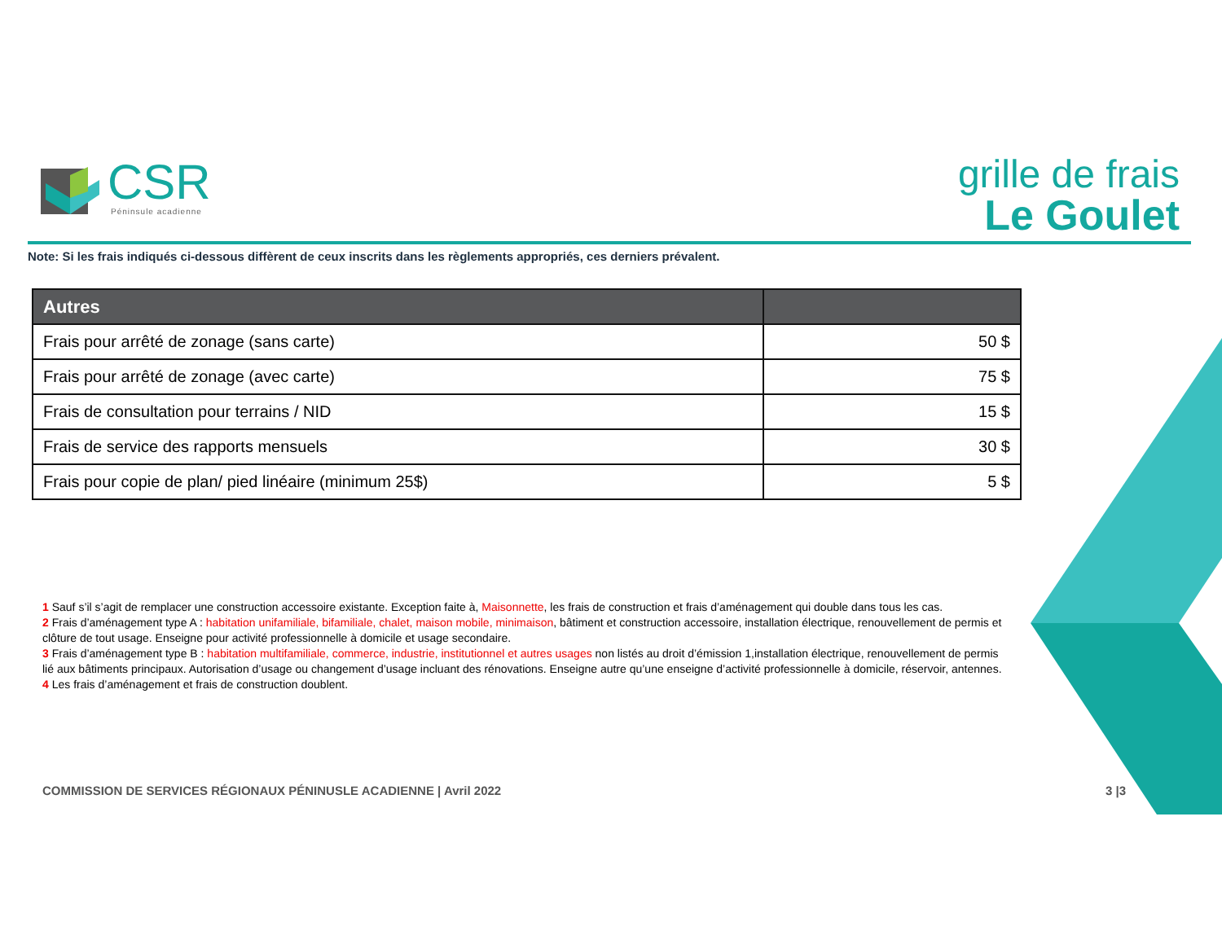CSR
Péninsule acadienne
grille de frais
Le Goulet
Note: Si les frais indiqués ci-dessous diffèrent de ceux inscrits dans les règlements appropriés, ces derniers prévalent.
| Autres | |
| --- | --- |
| Frais pour arrêté de zonage (sans carte) | 50 $ |
| Frais pour arrêté de zonage (avec carte) | 75 $ |
| Frais de consultation pour terrains / NID | 15 $ |
| Frais de service des rapports mensuels | 30 $ |
| Frais pour copie de plan/ pied linéaire (minimum 25$) | 5 $ |
1 Sauf s’il s’agit de remplacer une construction accessoire existante. Exception faite à, Maisonnette, les frais de construction et frais d’aménagement qui double dans tous les cas.
2 Frais d’aménagement type A : habitation unifamiliale, bifamiliale, chalet, maison mobile, minimaison, bâtiment et construction accessoire, installation électrique, renouvellement de permis et clôture de tout usage. Enseigne pour activité professionnelle à domicile et usage secondaire.
3 Frais d’aménagement type B : habitation multifamiliale, commerce, industrie, institutionnel et autres usages non listés au droit d’émission 1,installation électrique, renouvellement de permis lié aux bâtiments principaux. Autorisation d’usage ou changement d’usage incluant des rénovations. Enseigne autre qu’une enseigne d’activité professionnelle à domicile, réservoir, antennes.
4 Les frais d’aménagement et frais de construction doublent.
COMMISSION DE SERVICES RÉGIONAUX PÉNINUSLE ACADIENNE | Avril 2022 3 |3